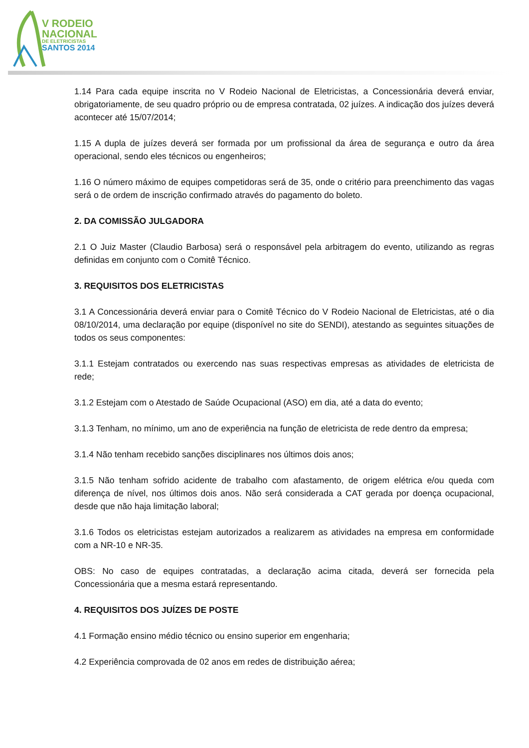V RODEIO
NACIONAL
DE ELETRICISTAS
SANTOS 2014
1.14 Para cada equipe inscrita no V Rodeio Nacional de Eletricistas, a Concessionária deverá enviar, obrigatoriamente, de seu quadro próprio ou de empresa contratada, 02 juízes. A indicação dos juízes deverá acontecer até 15/07/2014;
1.15 A dupla de juízes deverá ser formada por um profissional da área de segurança e outro da área operacional, sendo eles técnicos ou engenheiros;
1.16 O número máximo de equipes competidoras será de 35, onde o critério para preenchimento das vagas será o de ordem de inscrição confirmado através do pagamento do boleto.
2. DA COMISSÃO JULGADORA
2.1 O Juiz Master (Claudio Barbosa) será o responsável pela arbitragem do evento, utilizando as regras definidas em conjunto com o Comitê Técnico.
3. REQUISITOS DOS ELETRICISTAS
3.1 A Concessionária deverá enviar para o Comitê Técnico do V Rodeio Nacional de Eletricistas, até o dia 08/10/2014, uma declaração por equipe (disponível no site do SENDI), atestando as seguintes situações de todos os seus componentes:
3.1.1 Estejam contratados ou exercendo nas suas respectivas empresas as atividades de eletricista de rede;
3.1.2 Estejam com o Atestado de Saúde Ocupacional (ASO) em dia, até a data do evento;
3.1.3 Tenham, no mínimo, um ano de experiência na função de eletricista de rede dentro da empresa;
3.1.4 Não tenham recebido sanções disciplinares nos últimos dois anos;
3.1.5 Não tenham sofrido acidente de trabalho com afastamento, de origem elétrica e/ou queda com diferença de nível, nos últimos dois anos. Não será considerada a CAT gerada por doença ocupacional, desde que não haja limitação laboral;
3.1.6 Todos os eletricistas estejam autorizados a realizarem as atividades na empresa em conformidade com a NR-10 e NR-35.
OBS: No caso de equipes contratadas, a declaração acima citada, deverá ser fornecida pela Concessionária que a mesma estará representando.
4. REQUISITOS DOS JUÍZES DE POSTE
4.1 Formação ensino médio técnico ou ensino superior em engenharia;
4.2 Experiência comprovada de 02 anos em redes de distribuição aérea;